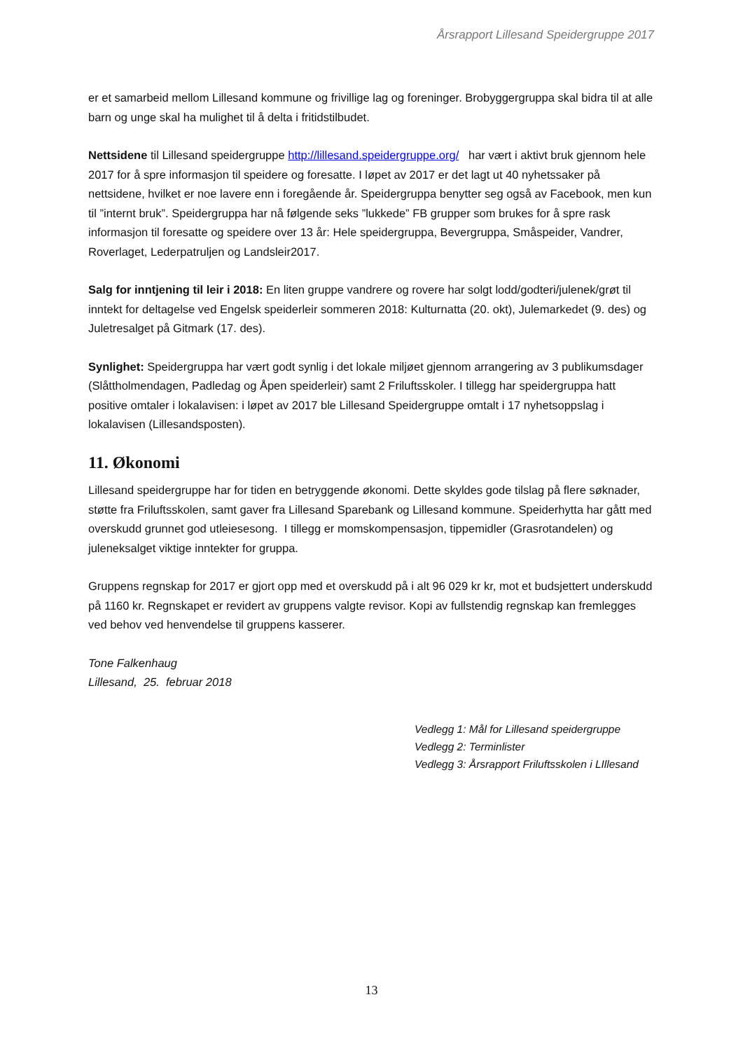Årsrapport Lillesand Speidergruppe 2017
er et samarbeid mellom Lillesand kommune og frivillige lag og foreninger. Brobyggergruppa skal bidra til at alle barn og unge skal ha mulighet til å delta i fritidstilbudet.
Nettsidene til Lillesand speidergruppe http://lillesand.speidergruppe.org/ har vært i aktivt bruk gjennom hele 2017 for å spre informasjon til speidere og foresatte. I løpet av 2017 er det lagt ut 40 nyhetssaker på nettsidene, hvilket er noe lavere enn i foregående år. Speidergruppa benytter seg også av Facebook, men kun til ”internt bruk”. Speidergruppa har nå følgende seks ”lukkede” FB grupper som brukes for å spre rask informasjon til foresatte og speidere over 13 år: Hele speidergruppa, Bevergruppa, Småspeider, Vandrer, Roverlaget, Lederpatruljen og Landsleir2017.
Salg for inntjening til leir i 2018: En liten gruppe vandrere og rovere har solgt lodd/godteri/julenek/grøt til inntekt for deltagelse ved Engelsk speiderleir sommeren 2018: Kulturnatta (20. okt), Julemarkedet (9. des) og Juletresalget på Gitmark (17. des).
Synlighet: Speidergruppa har vært godt synlig i det lokale miljøet gjennom arrangering av 3 publikumsdager (Slåttholmendagen, Padledag og Åpen speiderleir) samt 2 Friluftsskoler. I tillegg har speidergruppa hatt positive omtaler i lokalavisen: i løpet av 2017 ble Lillesand Speidergruppe omtalt i 17 nyhetsoppslag i lokalavisen (Lillesandsposten).
11. Økonomi
Lillesand speidergruppe har for tiden en betryggende økonomi. Dette skyldes gode tilslag på flere søknader, støtte fra Friluftsskolen, samt gaver fra Lillesand Sparebank og Lillesand kommune. Speiderhytta har gått med overskudd grunnet god utleiesesong. I tillegg er momskompensasjon, tippemidler (Grasrotandelen) og juleneksalget viktige inntekter for gruppa.
Gruppens regnskap for 2017 er gjort opp med et overskudd på i alt 96 029 kr kr, mot et budsjettert underskudd på 1160 kr. Regnskapet er revidert av gruppens valgte revisor. Kopi av fullstendig regnskap kan fremlegges ved behov ved henvendelse til gruppens kasserer.
Tone Falkenhaug
Lillesand, 25. februar 2018
Vedlegg 1: Mål for Lillesand speidergruppe
Vedlegg 2: Terminlister
Vedlegg 3: Årsrapport Friluftsskolen i LIllesand
13